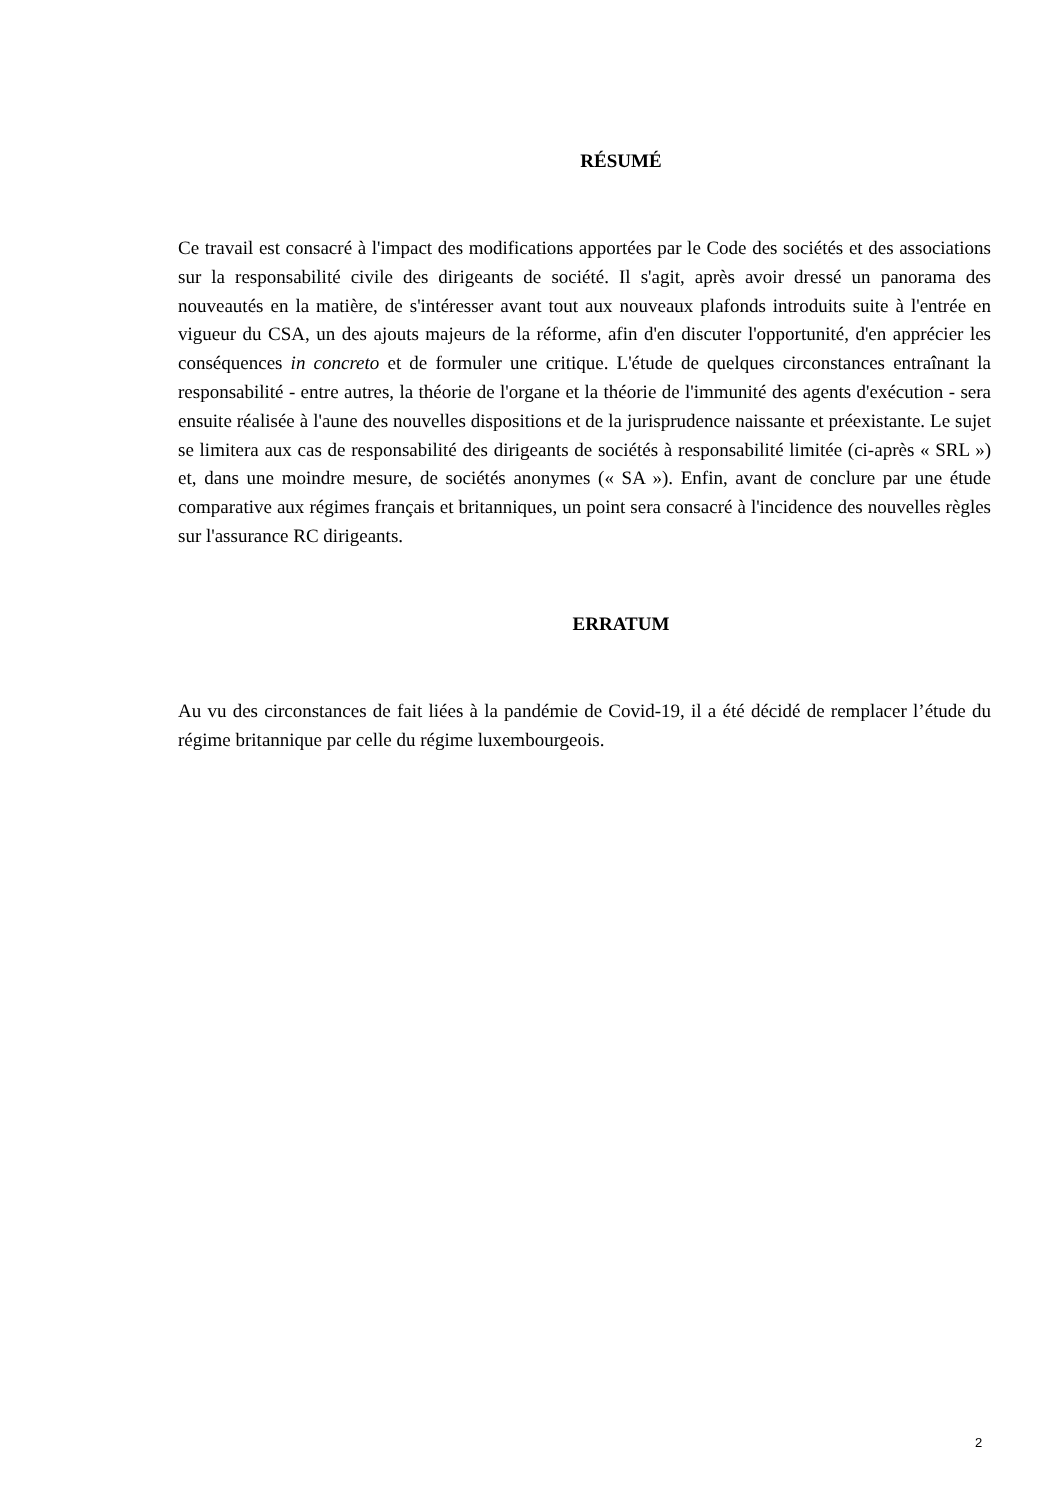RÉSUMÉ
Ce travail est consacré à l'impact des modifications apportées par le Code des sociétés et des associations sur la responsabilité civile des dirigeants de société. Il s'agit, après avoir dressé un panorama des nouveautés en la matière, de s'intéresser avant tout aux nouveaux plafonds introduits suite à l'entrée en vigueur du CSA, un des ajouts majeurs de la réforme, afin d'en discuter l'opportunité, d'en apprécier les conséquences in concreto et de formuler une critique. L'étude de quelques circonstances entraînant la responsabilité - entre autres, la théorie de l'organe et la théorie de l'immunité des agents d'exécution - sera ensuite réalisée à l'aune des nouvelles dispositions et de la jurisprudence naissante et préexistante. Le sujet se limitera aux cas de responsabilité des dirigeants de sociétés à responsabilité limitée (ci-après « SRL ») et, dans une moindre mesure, de sociétés anonymes (« SA »). Enfin, avant de conclure par une étude comparative aux régimes français et britanniques, un point sera consacré à l'incidence des nouvelles règles sur l'assurance RC dirigeants.
ERRATUM
Au vu des circonstances de fait liées à la pandémie de Covid-19, il a été décidé de remplacer l’étude du régime britannique par celle du régime luxembourgeois.
2